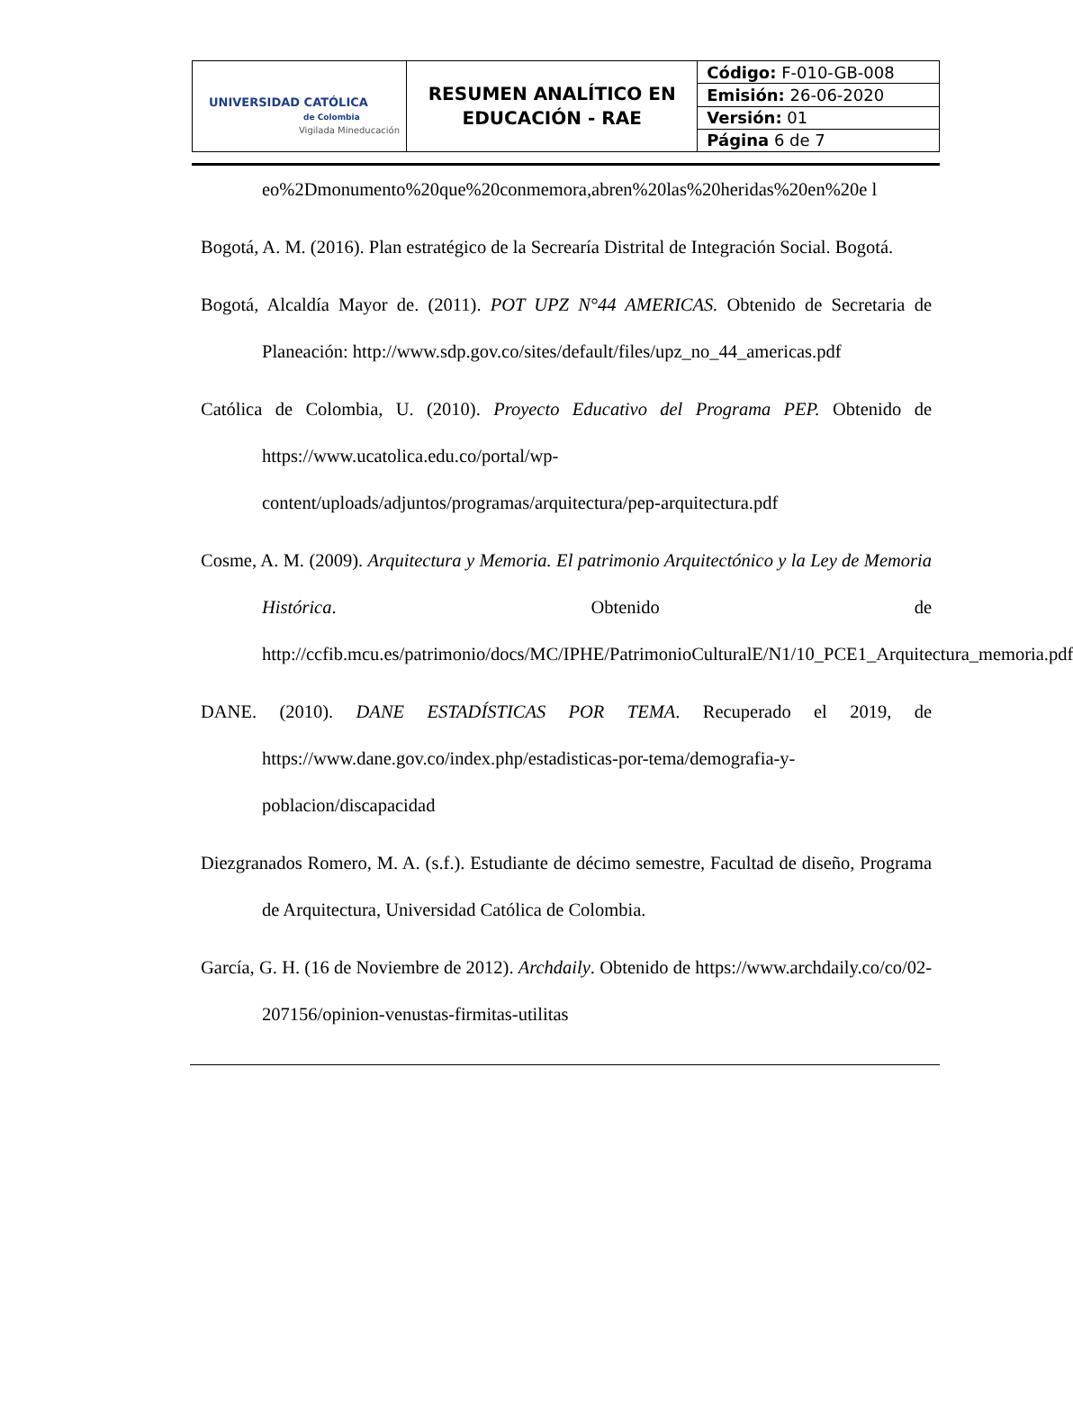| UNIVERSIDAD CATÓLICA de Colombia Vigilada Mineducación | RESUMEN ANALÍTICO EN EDUCACIÓN - RAE | Código: F-010-GB-008 |
| | | Emisión: 26-06-2020 |
| | | Versión: 01 |
| | | Página 6 de 7 |
eo%2Dmonumento%20que%20conmemora,abren%20las%20heridas%20en%20e l
Bogotá, A. M. (2016). Plan estratégico de la Secrearía Distrital de Integración Social. Bogotá.
Bogotá, Alcaldía Mayor de. (2011). POT UPZ N°44 AMERICAS. Obtenido de Secretaria de Planeación: http://www.sdp.gov.co/sites/default/files/upz_no_44_americas.pdf
Católica de Colombia, U. (2010). Proyecto Educativo del Programa PEP. Obtenido de https://www.ucatolica.edu.co/portal/wp-content/uploads/adjuntos/programas/arquitectura/pep-arquitectura.pdf
Cosme, A. M. (2009). Arquitectura y Memoria. El patrimonio Arquitectónico y la Ley de Memoria Histórica. Obtenido de http://ccfib.mcu.es/patrimonio/docs/MC/IPHE/PatrimonioCulturalE/N1/10_PCE1_Arquitectura_memoria.pdf
DANE. (2010). DANE ESTADÍSTICAS POR TEMA. Recuperado el 2019, de https://www.dane.gov.co/index.php/estadisticas-por-tema/demografia-y-poblacion/discapacidad
Diezgranados Romero, M. A. (s.f.). Estudiante de décimo semestre, Facultad de diseño, Programa de Arquitectura, Universidad Católica de Colombia.
García, G. H. (16 de Noviembre de 2012). Archdaily. Obtenido de https://www.archdaily.co/co/02-207156/opinion-venustas-firmitas-utilitas